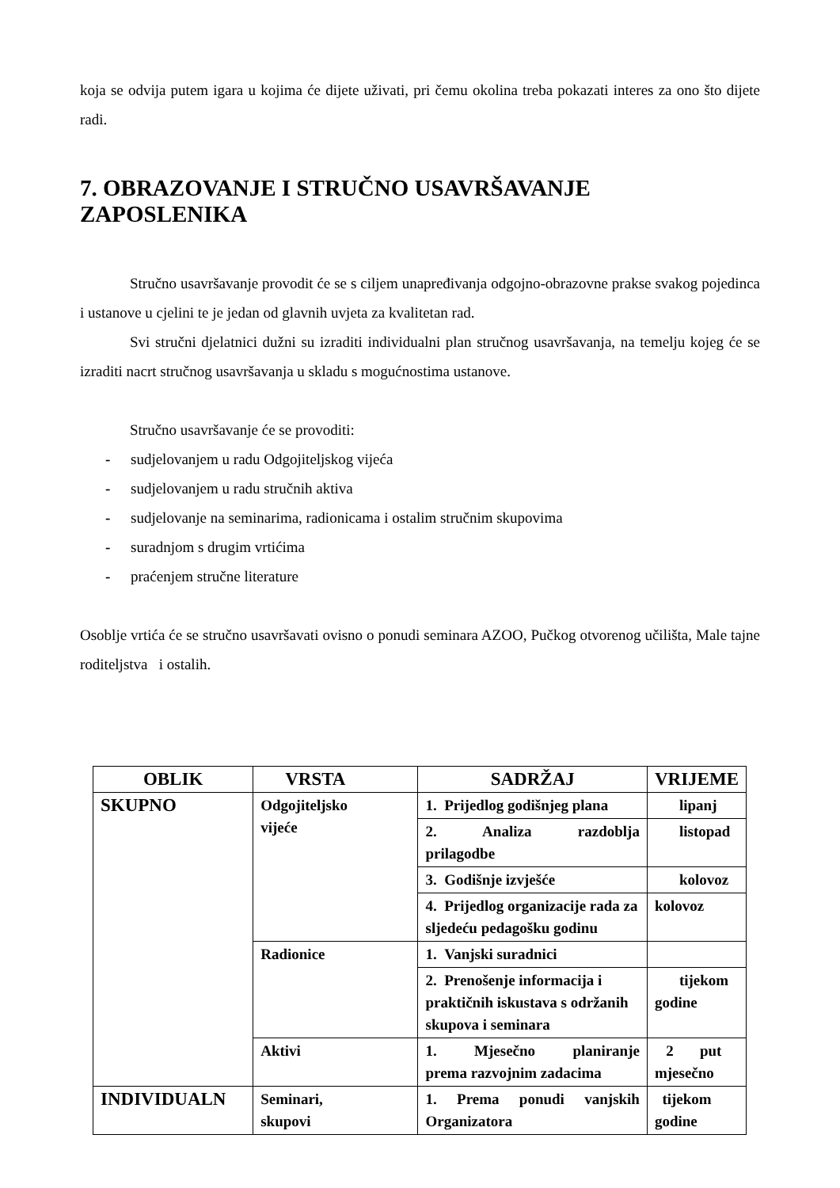koja se odvija putem igara u kojima će dijete uživati, pri čemu okolina treba pokazati interes za ono što dijete radi.
7. OBRAZOVANJE I STRUČNO USAVRŠAVANJE ZAPOSLENIKA
Stručno usavršavanje provodit će se s ciljem unapređivanja odgojno-obrazovne prakse svakog pojedinca i ustanove u cjelini te je jedan od glavnih uvjeta za kvalitetan rad.
Svi stručni djelatnici dužni su izraditi individualni plan stručnog usavršavanja, na temelju kojeg će se izraditi nacrt stručnog usavršavanja u skladu s mogućnostima ustanove.
Stručno usavršavanje će se provoditi:
- sudjelovanjem u radu Odgojiteljskog vijeća
- sudjelovanjem u radu stručnih aktiva
- sudjelovanje na seminarima, radionicama i ostalim stručnim skupovima
- suradnjom s drugim vrtićima
- praćenjem stručne literature
Osoblje vrtića će se stručno usavršavati ovisno o ponudi seminara AZOO, Pučkog otvorenog učilišta, Male tajne roditeljstva i ostalih.
| OBLIK | VRSTA | SADRŽAJ | VRIJEME |
| --- | --- | --- | --- |
| SKUPNO | Odgojiteljsko vijeće | 1. Prijedlog godišnjeg plana | lipanj |
| | | 2. Analiza razdoblja prilagodbe | listopad |
| | | 3. Godišnje izvješće | kolovoz |
| | | 4. Prijedlog organizacije rada za sljedeću pedagošku godinu | kolovoz |
| | Radionice | 1. Vanjski suradnici | |
| | | 2. Prenošenje informacija i praktičnih iskustava s održanih skupova i seminara | tijekom godine |
| | Aktivi | 1. Mjesečno planiranje prema razvojnim zadacima | 2 put mjesečno |
| INDIVIDUALN | Seminari, skupovi | 1. Prema ponudi vanjskih Organizatora | tijekom godine |